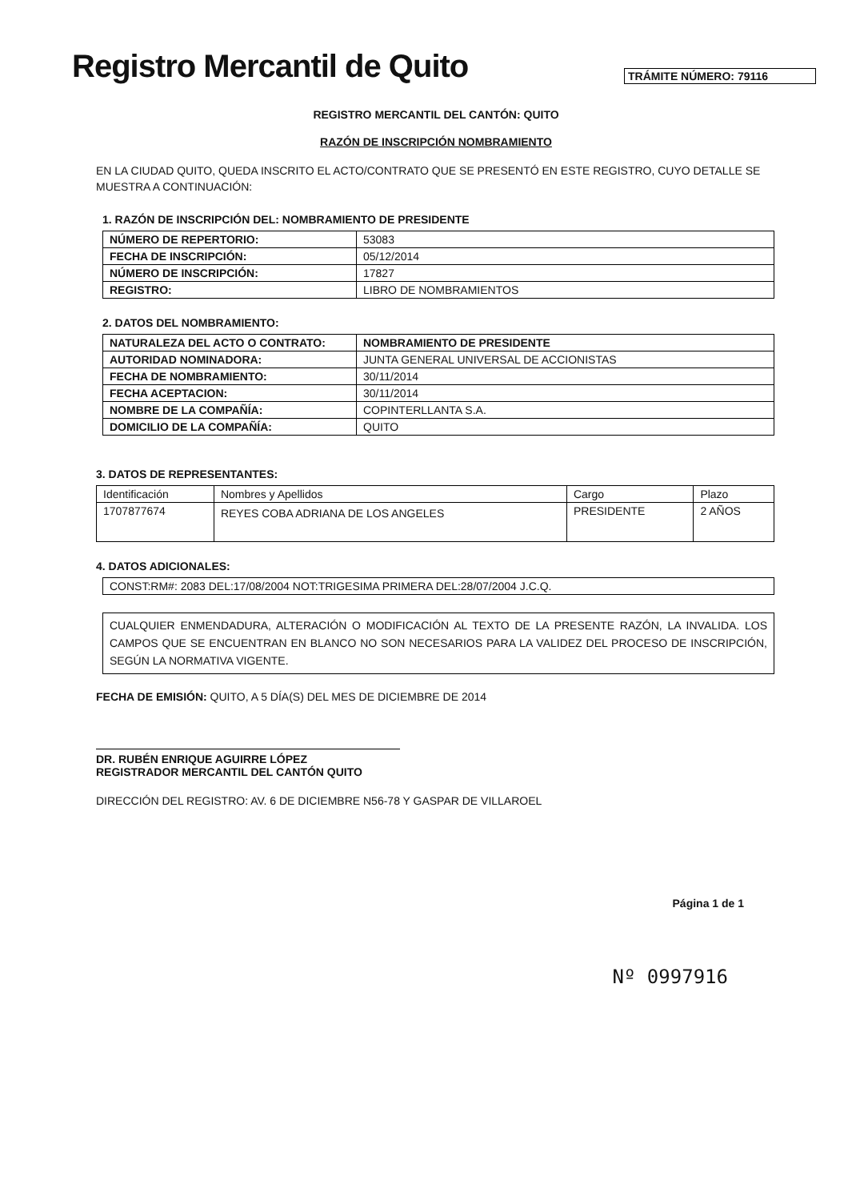Registro Mercantil de Quito
TRÁMITE NÚMERO: 79116
REGISTRO MERCANTIL DEL CANTÓN: QUITO
RAZÓN DE INSCRIPCIÓN NOMBRAMIENTO
EN LA CIUDAD QUITO, QUEDA INSCRITO EL ACTO/CONTRATO QUE SE PRESENTÓ EN ESTE REGISTRO, CUYO DETALLE SE MUESTRA A CONTINUACIÓN:
1. RAZÓN DE INSCRIPCIÓN DEL: NOMBRAMIENTO DE PRESIDENTE
| NÚMERO DE REPERTORIO: | 53083 |
| FECHA DE INSCRIPCIÓN: | 05/12/2014 |
| NÚMERO DE INSCRIPCIÓN: | 17827 |
| REGISTRO: | LIBRO DE NOMBRAMIENTOS |
2. DATOS DEL NOMBRAMIENTO:
| NATURALEZA DEL ACTO O CONTRATO: | NOMBRAMIENTO DE PRESIDENTE |
| AUTORIDAD NOMINADORA: | JUNTA GENERAL UNIVERSAL DE ACCIONISTAS |
| FECHA DE NOMBRAMIENTO: | 30/11/2014 |
| FECHA ACEPTACION: | 30/11/2014 |
| NOMBRE DE LA COMPAÑÍA: | COPINTERLLANTA S.A. |
| DOMICILIO DE LA COMPAÑÍA: | QUITO |
3. DATOS DE REPRESENTANTES:
| Identificación | Nombres y Apellidos | Cargo | Plazo |
| 1707877674 | REYES COBA ADRIANA DE LOS ANGELES | PRESIDENTE | 2 AÑOS |
4. DATOS ADICIONALES:
| CONST:RM#: 2083 DEL:17/08/2004 NOT:TRIGESIMA PRIMERA DEL:28/07/2004 J.C.Q. |
CUALQUIER ENMENDADURA, ALTERACIÓN O MODIFICACIÓN AL TEXTO DE LA PRESENTE RAZÓN, LA INVALIDA. LOS CAMPOS QUE SE ENCUENTRAN EN BLANCO NO SON NECESARIOS PARA LA VALIDEZ DEL PROCESO DE INSCRIPCIÓN, SEGÚN LA NORMATIVA VIGENTE.
FECHA DE EMISIÓN: QUITO, A 5 DÍA(S) DEL MES DE DICIEMBRE DE 2014
DR. RUBÉN ENRIQUE AGUIRRE LÓPEZ
REGISTRADOR MERCANTIL DEL CANTÓN QUITO
DIRECCIÓN DEL REGISTRO: AV. 6 DE DICIEMBRE N56-78 Y GASPAR DE VILLAROEL
Página 1 de 1
Nº 0997916